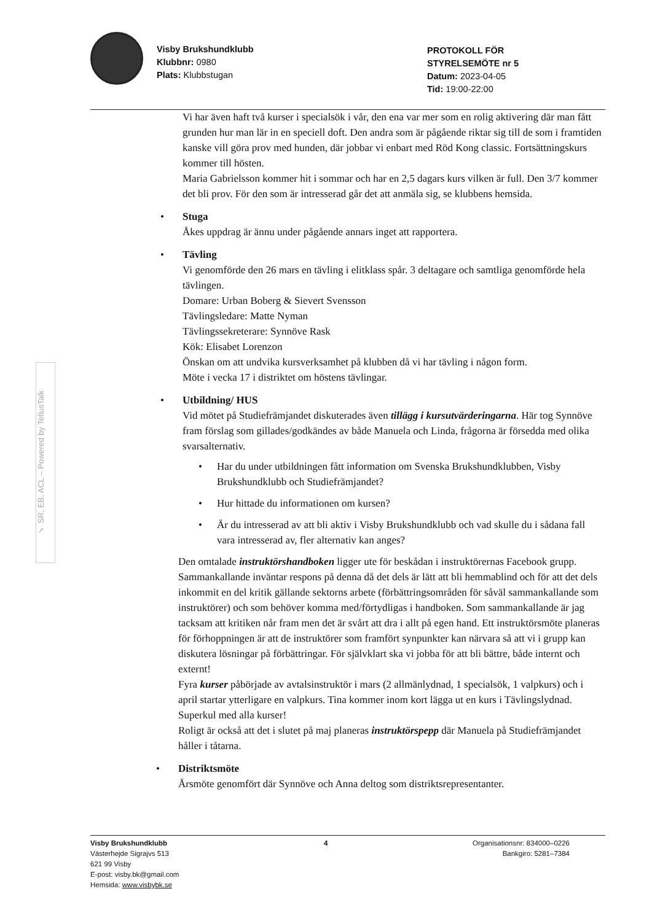Visby Brukshundklubb
Klubbnr: 0980
Plats: Klubbstugan
PROTOKOLL FÖR
STYRELSEMÖTE nr 5
Datum: 2023-04-05
Tid: 19:00-22:00
✓ SR, EB, ACL – Powered by TellusTalk
Vi har även haft två kurser i specialsök i vår, den ena var mer som en rolig aktivering där man fått grunden hur man lär in en speciell doft. Den andra som är pågående riktar sig till de som i framtiden kanske vill göra prov med hunden, där jobbar vi enbart med Röd Kong classic. Fortsättningskurs kommer till hösten.
Maria Gabrielsson kommer hit i sommar och har en 2,5 dagars kurs vilken är full. Den 3/7 kommer det bli prov. För den som är intresserad går det att anmäla sig, se klubbens hemsida.
• Stuga
Åkes uppdrag är ännu under pågående annars inget att rapportera.
• Tävling
Vi genomförde den 26 mars en tävling i elitklass spår. 3 deltagare och samtliga genomförde hela tävlingen.
Domare: Urban Boberg & Sievert Svensson
Tävlingsledare: Matte Nyman
Tävlingssekreterare: Synnöve Rask
Kök: Elisabet Lorenzon
Önskan om att undvika kursverksamhet på klubben då vi har tävling i någon form.
Möte i vecka 17 i distriktet om höstens tävlingar.
• Utbildning/ HUS
Vid mötet på Studiefrämjandet diskuterades även tillägg i kursutvärderingarna. Här tog Synnöve fram förslag som gillades/godkändes av både Manuela och Linda, frågorna är försedda med olika svarsalternativ.
• Har du under utbildningen fått information om Svenska Brukshundklubben, Visby Brukshundklubb och Studiefrämjandet?
• Hur hittade du informationen om kursen?
• Är du intresserad av att bli aktiv i Visby Brukshundklubb och vad skulle du i sådana fall vara intresserad av, fler alternativ kan anges?
Den omtalade instruktörshandboken ligger ute för beskådan i instruktörernas Facebook grupp. Sammankallande inväntar respons på denna då det dels är lätt att bli hemmablind och för att det dels inkommit en del kritik gällande sektorns arbete (förbättringsområden för såväl sammankallande som instruktörer) och som behöver komma med/förtydligas i handboken. Som sammankallande är jag tacksam att kritiken når fram men det är svårt att dra i allt på egen hand. Ett instruktörsmöte planeras för förhoppningen är att de instruktörer som framfört synpunkter kan närvara så att vi i grupp kan diskutera lösningar på förbättringar. För självklart ska vi jobba för att bli bättre, både internt och externt!
Fyra kurser påbörjade av avtalsinstruktör i mars (2 allmänlydnad, 1 specialsök, 1 valpkurs) och i april startar ytterligare en valpkurs. Tina kommer inom kort lägga ut en kurs i Tävlingslydnad. Superkul med alla kurser!
Roligt är också att det i slutet på maj planeras instruktörspepp där Manuela på Studiefrämjandet håller i tåtarna.
• Distriktsmöte
Årsmöte genomfört där Synnöve och Anna deltog som distriktsrepresentanter.
Visby Brukshundklubb
Västerhejde Sigrajvs 513
621 99 Visby
E-post: visby.bk@gmail.com
Hemsida: www.visbybk.se
4 Organisationsnr: 834000–0226
Bankgiro: 5281–7384